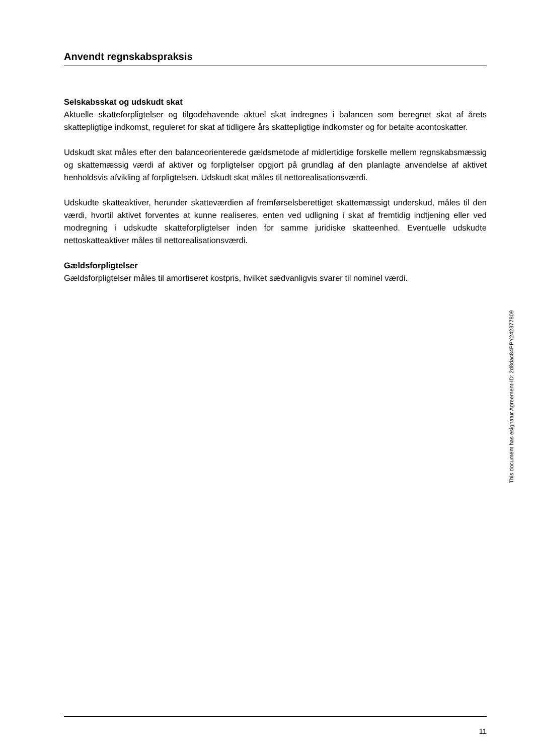Anvendt regnskabspraksis
Selskabsskat og udskudt skat
Aktuelle skatteforpligtelser og tilgodehavende aktuel skat indregnes i balancen som beregnet skat af årets skattepligtige indkomst, reguleret for skat af tidligere års skattepligtige indkomster og for betalte acontoskatter.
Udskudt skat måles efter den balanceorienterede gældsmetode af midlertidige forskelle mellem regnskabsmæssig og skattemæssig værdi af aktiver og forpligtelser opgjort på grundlag af den planlagte anvendelse af aktivet henholdsvis afvikling af forpligtelsen. Udskudt skat måles til nettorealisationsværdi.
Udskudte skatteaktiver, herunder skatteværdien af fremførselsberettiget skattemæssigt underskud, måles til den værdi, hvortil aktivet forventes at kunne realiseres, enten ved udligning i skat af fremtidig indtjening eller ved modregning i udskudte skatteforpligtelser inden for samme juridiske skatteenhed. Eventuelle udskudte nettoskatteaktiver måles til nettorealisationsværdi.
Gældsforpligtelser
Gældsforpligtelser måles til amortiseret kostpris, hvilket sædvanligvis svarer til nominel værdi.
This document has esignatur Agreement-ID: 2d8dac84PPY242377809
11